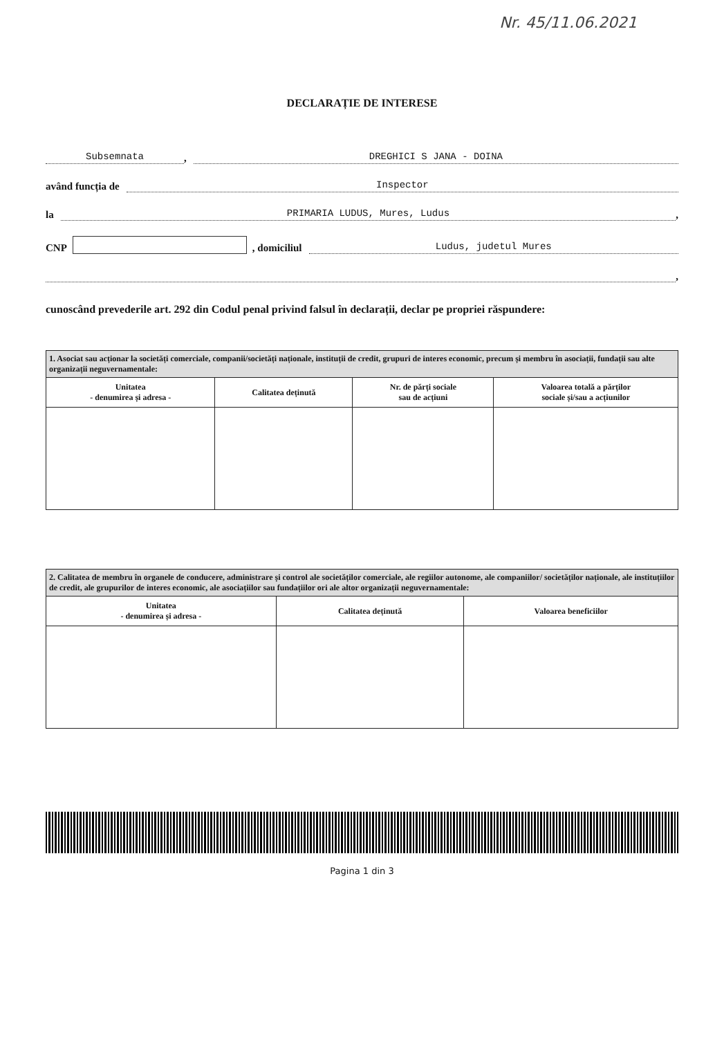Nr. 45/11.06.2021
DECLARAȚIE DE INTERESE
Subsemnata, DREGHICI S JANA - DOINA
având funcția de Inspector
la PRIMARIA LUDUS, Mures, Ludus,
CNP , domiciliul Ludus, judetul Mures
,
cunoscând prevederile art. 292 din Codul penal privind falsul în declarații, declar pe propriei răspundere:
| 1. Asociat sau acționar la societăți comerciale, companii/societăți naționale, instituții de credit, grupuri de interes economic, precum și membru în asociații, fundații sau alte organizații neguvernamentale: | | | |
| Unitatea - denumirea și adresa - | Calitatea deținută | Nr. de părți sociale sau de acțiuni | Valoarea totală a părților sociale și/sau a acțiunilor |
| 2. Calitatea de membru în organele de conducere, administrare și control ale societăților comerciale, ale regiilor autonome, ale companiilor/ societăților naționale, ale instituțiilor de credit, ale grupurilor de interes economic, ale asociațiilor sau fundațiilor ori ale altor organizații neguvernamentale: | | |
| Unitatea - denumirea și adresa - | Calitatea deținută | Valoarea beneficiilor |
Pagina 1 din 3